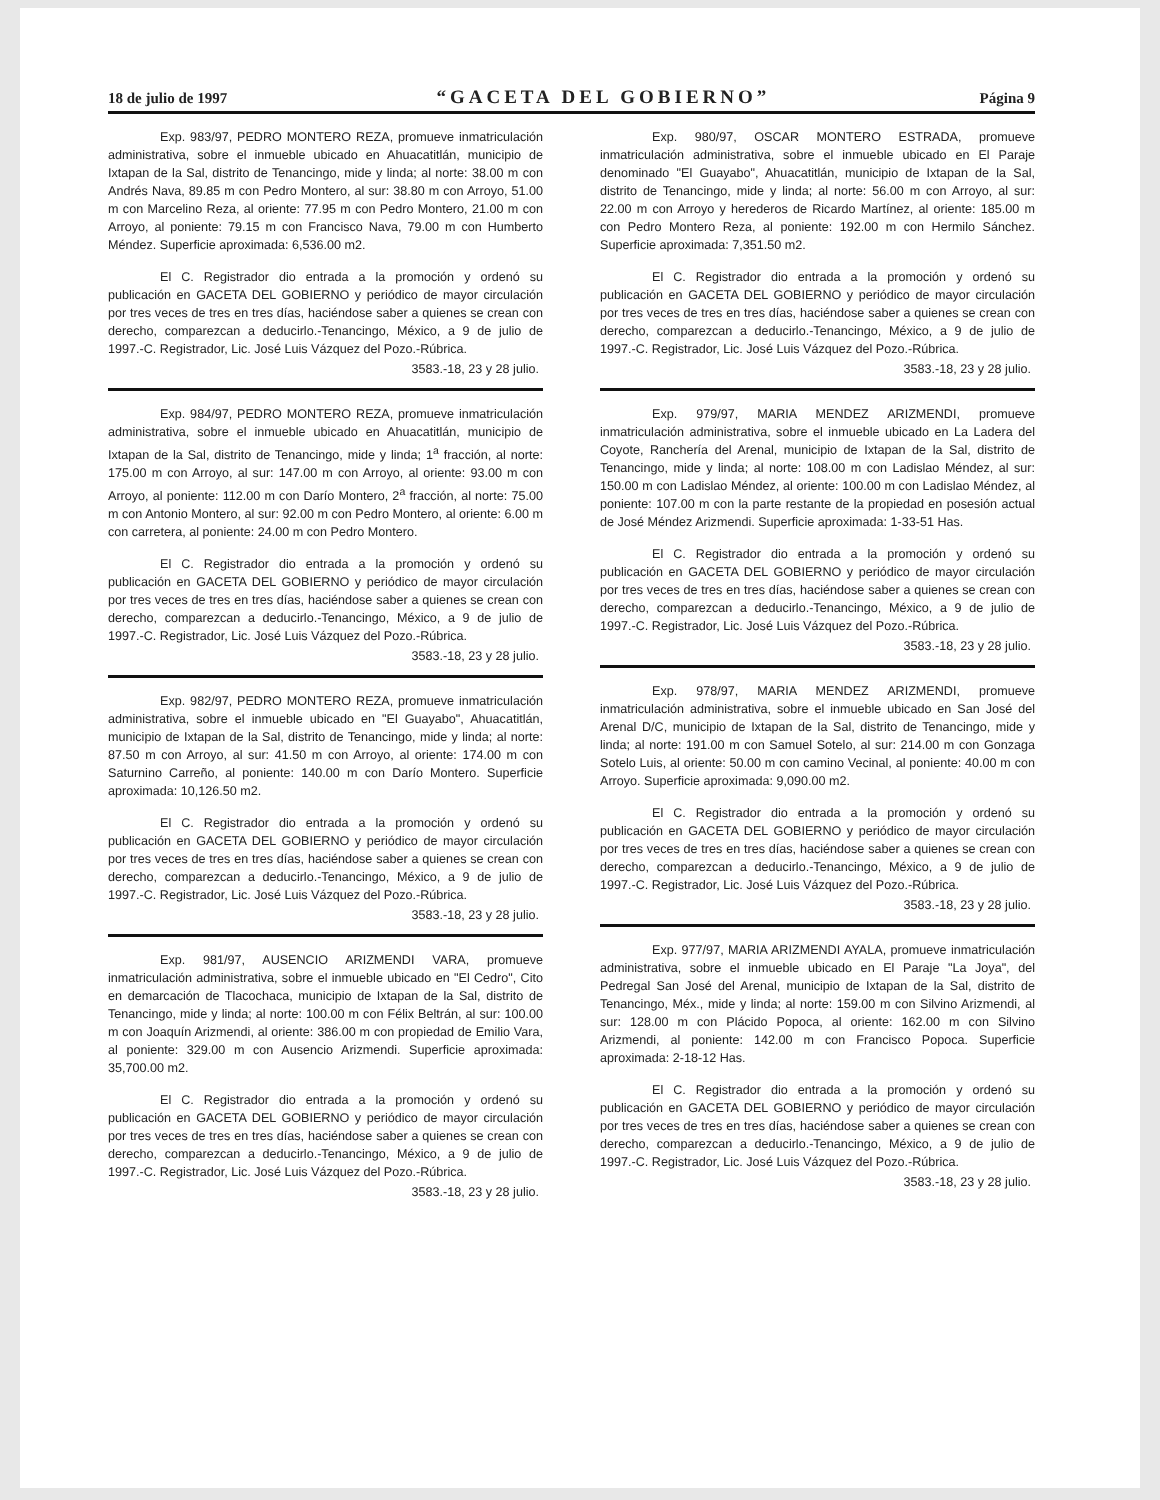18 de julio de 1997 “GACETA DEL GOBIERNO” Página 9
Exp. 983/97, PEDRO MONTERO REZA, promueve inmatriculación administrativa, sobre el inmueble ubicado en Ahuacatitlán, municipio de Ixtapan de la Sal, distrito de Tenancingo, mide y linda; al norte: 38.00 m con Andrés Nava, 89.85 m con Pedro Montero, al sur: 38.80 m con Arroyo, 51.00 m con Marcelino Reza, al oriente: 77.95 m con Pedro Montero, 21.00 m con Arroyo, al poniente: 79.15 m con Francisco Nava, 79.00 m con Humberto Méndez. Superficie aproximada: 6,536.00 m2.
El C. Registrador dio entrada a la promoción y ordenó su publicación en GACETA DEL GOBIERNO y periódico de mayor circulación por tres veces de tres en tres días, haciéndose saber a quienes se crean con derecho, comparezcan a deducirlo.-Tenancingo, México, a 9 de julio de 1997.-C. Registrador, Lic. José Luis Vázquez del Pozo.-Rúbrica.
3583.-18, 23 y 28 julio.
Exp. 984/97, PEDRO MONTERO REZA, promueve inmatriculación administrativa, sobre el inmueble ubicado en Ahuacatitlán, municipio de Ixtapan de la Sal, distrito de Tenancingo, mide y linda; 1<sup>a</sup> fracción, al norte: 175.00 m con Arroyo, al sur: 147.00 m con Arroyo, al oriente: 93.00 m con Arroyo, al poniente: 112.00 m con Darío Montero, 2<sup>a</sup> fracción, al norte: 75.00 m con Antonio Montero, al sur: 92.00 m con Pedro Montero, al oriente: 6.00 m con carretera, al poniente: 24.00 m con Pedro Montero.
El C. Registrador dio entrada a la promoción y ordenó su publicación en GACETA DEL GOBIERNO y periódico de mayor circulación por tres veces de tres en tres días, haciéndose saber a quienes se crean con derecho, comparezcan a deducirlo.-Tenancingo, México, a 9 de julio de 1997.-C. Registrador, Lic. José Luis Vázquez del Pozo.-Rúbrica.
3583.-18, 23 y 28 julio.
Exp. 982/97, PEDRO MONTERO REZA, promueve inmatriculación administrativa, sobre el inmueble ubicado en "El Guayabo", Ahuacatitlán, municipio de Ixtapan de la Sal, distrito de Tenancingo, mide y linda; al norte: 87.50 m con Arroyo, al sur: 41.50 m con Arroyo, al oriente: 174.00 m con Saturnino Carreño, al poniente: 140.00 m con Darío Montero. Superficie aproximada: 10,126.50 m2.
El C. Registrador dio entrada a la promoción y ordenó su publicación en GACETA DEL GOBIERNO y periódico de mayor circulación por tres veces de tres en tres días, haciéndose saber a quienes se crean con derecho, comparezcan a deducirlo.-Tenancingo, México, a 9 de julio de 1997.-C. Registrador, Lic. José Luis Vázquez del Pozo.-Rúbrica.
3583.-18, 23 y 28 julio.
Exp. 981/97, AUSENCIO ARIZMENDI VARA, promueve inmatriculación administrativa, sobre el inmueble ubicado en "El Cedro", Cito en demarcación de Tlacochaca, municipio de Ixtapan de la Sal, distrito de Tenancingo, mide y linda; al norte: 100.00 m con Félix Beltrán, al sur: 100.00 m con Joaquín Arizmendi, al oriente: 386.00 m con propiedad de Emilio Vara, al poniente: 329.00 m con Ausencio Arizmendi. Superficie aproximada: 35,700.00 m2.
El C. Registrador dio entrada a la promoción y ordenó su publicación en GACETA DEL GOBIERNO y periódico de mayor circulación por tres veces de tres en tres días, haciéndose saber a quienes se crean con derecho, comparezcan a deducirlo.-Tenancingo, México, a 9 de julio de 1997.-C. Registrador, Lic. José Luis Vázquez del Pozo.-Rúbrica.
3583.-18, 23 y 28 julio.
Exp. 980/97, OSCAR MONTERO ESTRADA, promueve inmatriculación administrativa, sobre el inmueble ubicado en El Paraje denominado "El Guayabo", Ahuacatitlán, municipio de Ixtapan de la Sal, distrito de Tenancingo, mide y linda; al norte: 56.00 m con Arroyo, al sur: 22.00 m con Arroyo y herederos de Ricardo Martínez, al oriente: 185.00 m con Pedro Montero Reza, al poniente: 192.00 m con Hermilo Sánchez. Superficie aproximada: 7,351.50 m2.
El C. Registrador dio entrada a la promoción y ordenó su publicación en GACETA DEL GOBIERNO y periódico de mayor circulación por tres veces de tres en tres días, haciéndose saber a quienes se crean con derecho, comparezcan a deducirlo.-Tenancingo, México, a 9 de julio de 1997.-C. Registrador, Lic. José Luis Vázquez del Pozo.-Rúbrica.
3583.-18, 23 y 28 julio.
Exp. 979/97, MARIA MENDEZ ARIZMENDI, promueve inmatriculación administrativa, sobre el inmueble ubicado en La Ladera del Coyote, Ranchería del Arenal, municipio de Ixtapan de la Sal, distrito de Tenancingo, mide y linda; al norte: 108.00 m con Ladislao Méndez, al sur: 150.00 m con Ladislao Méndez, al oriente: 100.00 m con Ladislao Méndez, al poniente: 107.00 m con la parte restante de la propiedad en posesión actual de José Méndez Arizmendi. Superficie aproximada: 1-33-51 Has.
El C. Registrador dio entrada a la promoción y ordenó su publicación en GACETA DEL GOBIERNO y periódico de mayor circulación por tres veces de tres en tres días, haciéndose saber a quienes se crean con derecho, comparezcan a deducirlo.-Tenancingo, México, a 9 de julio de 1997.-C. Registrador, Lic. José Luis Vázquez del Pozo.-Rúbrica.
3583.-18, 23 y 28 julio.
Exp. 978/97, MARIA MENDEZ ARIZMENDI, promueve inmatriculación administrativa, sobre el inmueble ubicado en San José del Arenal D/C, municipio de Ixtapan de la Sal, distrito de Tenancingo, mide y linda; al norte: 191.00 m con Samuel Sotelo, al sur: 214.00 m con Gonzaga Sotelo Luis, al oriente: 50.00 m con camino Vecinal, al poniente: 40.00 m con Arroyo. Superficie aproximada: 9,090.00 m2.
El C. Registrador dio entrada a la promoción y ordenó su publicación en GACETA DEL GOBIERNO y periódico de mayor circulación por tres veces de tres en tres días, haciéndose saber a quienes se crean con derecho, comparezcan a deducirlo.-Tenancingo, México, a 9 de julio de 1997.-C. Registrador, Lic. José Luis Vázquez del Pozo.-Rúbrica.
3583.-18, 23 y 28 julio.
Exp. 977/97, MARIA ARIZMENDI AYALA, promueve inmatriculación administrativa, sobre el inmueble ubicado en El Paraje "La Joya", del Pedregal San José del Arenal, municipio de Ixtapan de la Sal, distrito de Tenancingo, Méx., mide y linda; al norte: 159.00 m con Silvino Arizmendi, al sur: 128.00 m con Plácido Popoca, al oriente: 162.00 m con Silvino Arizmendi, al poniente: 142.00 m con Francisco Popoca. Superficie aproximada: 2-18-12 Has.
El C. Registrador dio entrada a la promoción y ordenó su publicación en GACETA DEL GOBIERNO y periódico de mayor circulación por tres veces de tres en tres días, haciéndose saber a quienes se crean con derecho, comparezcan a deducirlo.-Tenancingo, México, a 9 de julio de 1997.-C. Registrador, Lic. José Luis Vázquez del Pozo.-Rúbrica.
3583.-18, 23 y 28 julio.